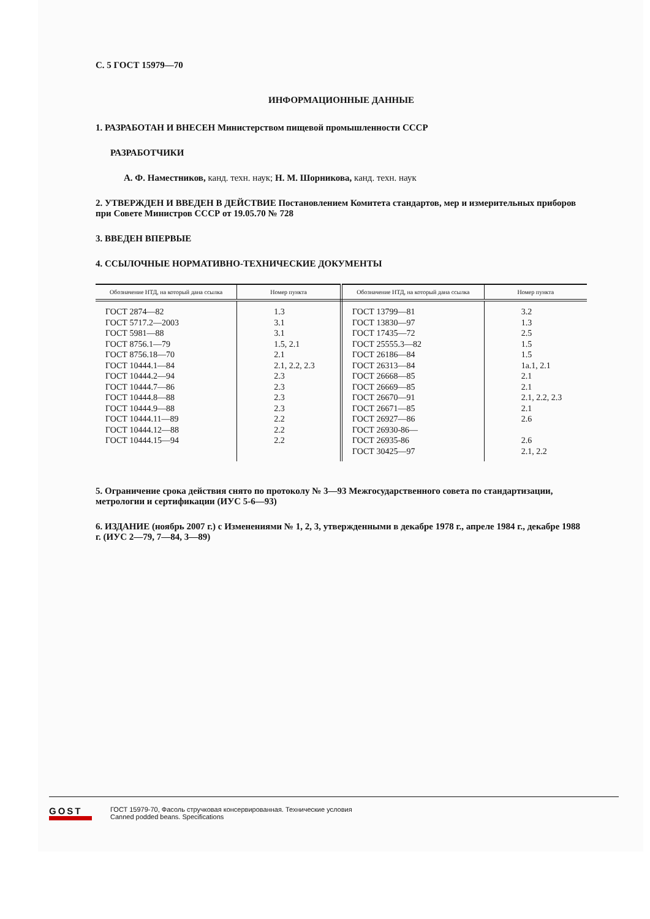С. 5 ГОСТ 15979—70
ИНФОРМАЦИОННЫЕ ДАННЫЕ
1. РАЗРАБОТАН И ВНЕСЕН Министерством пищевой промышленности СССР
РАЗРАБОТЧИКИ
А. Ф. Наместников, канд. техн. наук; Н. М. Шорникова, канд. техн. наук
2. УТВЕРЖДЕН И ВВЕДЕН В ДЕЙСТВИЕ Постановлением Комитета стандартов, мер и измерительных приборов при Совете Министров СССР от 19.05.70 № 728
3. ВВЕДЕН ВПЕРВЫЕ
4. ССЫЛОЧНЫЕ НОРМАТИВНО-ТЕХНИЧЕСКИЕ ДОКУМЕНТЫ
| Обозначение НТД, на который дана ссылка | Номер пункта | Обозначение НТД, на который дана ссылка | Номер пункта |
| --- | --- | --- | --- |
| ГОСТ 2874—82 ГОСТ 5717.2—2003 ГОСТ 5981—88 ГОСТ 8756.1—79 ГОСТ 8756.18—70 ГОСТ 10444.1—84 ГОСТ 10444.2—94 ГОСТ 10444.7—86 ГОСТ 10444.8—88 ГОСТ 10444.9—88 ГОСТ 10444.11—89 ГОСТ 10444.12—88 ГОСТ 10444.15—94 | 1.3 3.1 3.1 1.5, 2.1 2.1 2.1, 2.2, 2.3 2.3 2.3 2.3 2.3 2.2 2.2 2.2 | ГОСТ 13799—81 ГОСТ 13830—97 ГОСТ 17435—72 ГОСТ 25555.3—82 ГОСТ 26186—84 ГОСТ 26313—84 ГОСТ 26668—85 ГОСТ 26669—85 ГОСТ 26670—91 ГОСТ 26671—85 ГОСТ 26927—86 ГОСТ 26930-86— ГОСТ 26935-86 ГОСТ 30425—97 | 3.2 1.3 2.5 1.5 1.5 1а.1, 2.1 2.1 2.1 2.1, 2.2, 2.3 2.1 2.6 2.6 2.1, 2.2 |
5. Ограничение срока действия снято по протоколу № 3—93 Межгосударственного совета по стандартизации, метрологии и сертификации (ИУС 5-6—93)
6. ИЗДАНИЕ (ноябрь 2007 г.) с Изменениями № 1, 2, 3, утвержденными в декабре 1978 г., апреле 1984 г., декабре 1988 г. (ИУС 2—79, 7—84, 3—89)
GOST
ГОСТ 15979-70, Фасоль стручковая консервированная. Технические условия
Canned podded beans. Specifications